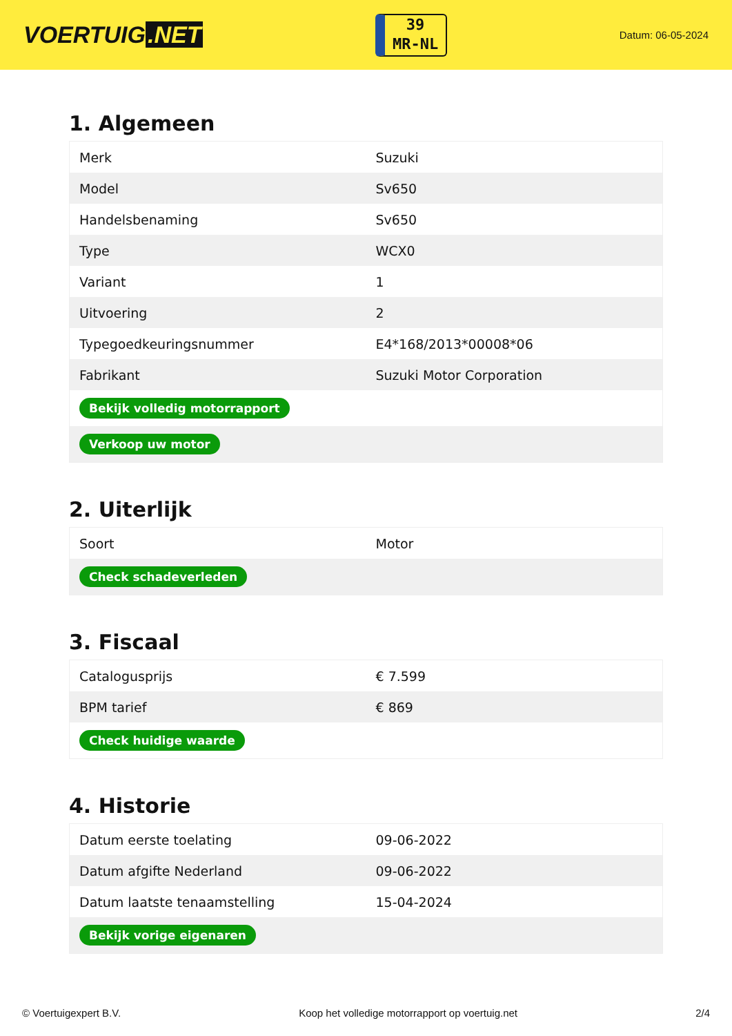VOERTUIG.NET
39
MR-NL
Datum: 06-05-2024
1. Algemeen
| Merk | Suzuki |
| Model | Sv650 |
| Handelsbenaming | Sv650 |
| Type | WCX0 |
| Variant | 1 |
| Uitvoering | 2 |
| Typegoedkeuringsnummer | E4*168/2013*00008*06 |
| Fabrikant | Suzuki Motor Corporation |
| Bekijk volledig motorrapport | |
| Verkoop uw motor | |
2. Uiterlijk
| Soort | Motor |
| Check schadeverleden | |
3. Fiscaal
| Catalogusprijs | € 7.599 |
| BPM tarief | € 869 |
| Check huidige waarde | |
4. Historie
| Datum eerste toelating | 09-06-2022 |
| Datum afgifte Nederland | 09-06-2022 |
| Datum laatste tenaamstelling | 15-04-2024 |
| Bekijk vorige eigenaren | |
© Voertuigexpert B.V. Koop het volledige motorrapport op voertuig.net 2/4